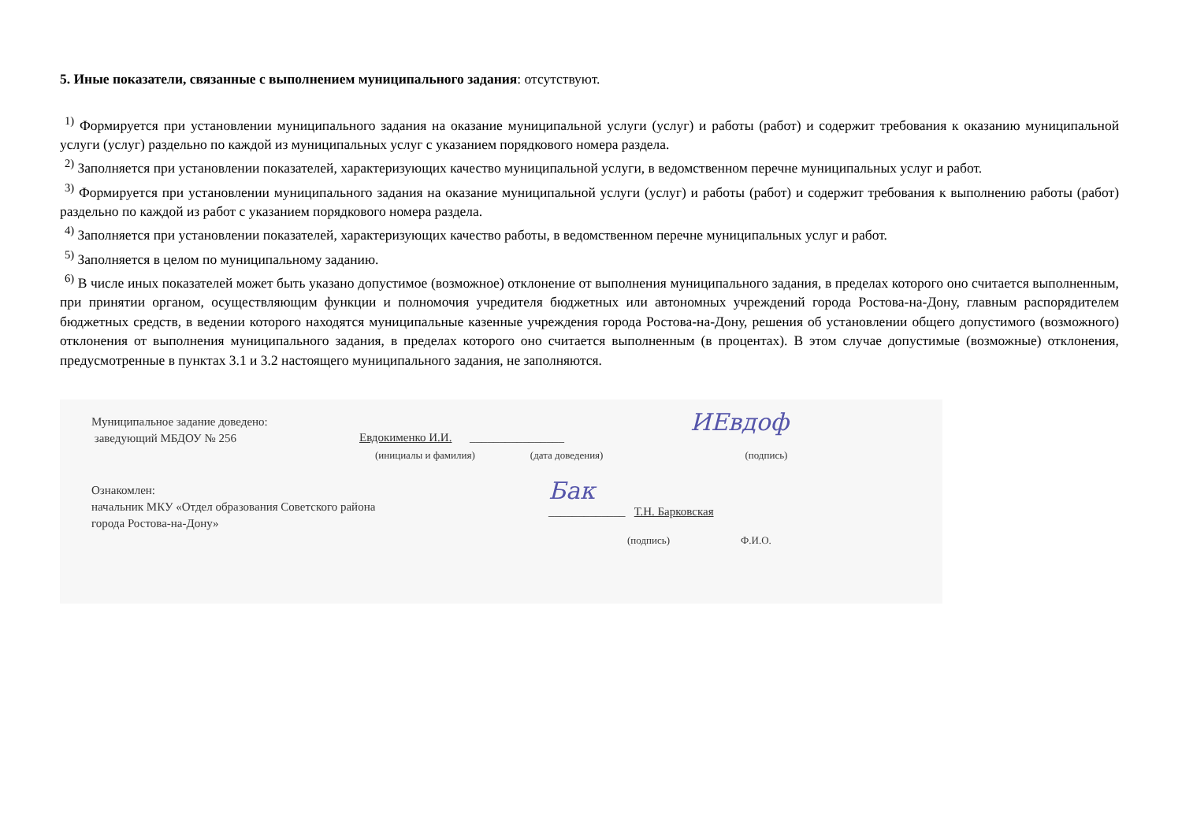5. Иные показатели, связанные с выполнением муниципального задания: отсутствуют.
<sup>1)</sup> Формируется при установлении муниципального задания на оказание муниципальной услуги (услуг) и работы (работ) и содержит требования к оказанию муниципальной услуги (услуг) раздельно по каждой из муниципальных услуг с указанием порядкового номера раздела.
<sup>2)</sup> Заполняется при установлении показателей, характеризующих качество муниципальной услуги, в ведомственном перечне муниципальных услуг и работ.
<sup>3)</sup> Формируется при установлении муниципального задания на оказание муниципальной услуги (услуг) и работы (работ) и содержит требования к выполнению работы (работ) раздельно по каждой из работ с указанием порядкового номера раздела.
<sup>4)</sup> Заполняется при установлении показателей, характеризующих качество работы, в ведомственном перечне муниципальных услуг и работ.
<sup>5)</sup> Заполняется в целом по муниципальному заданию.
<sup>6)</sup> В числе иных показателей может быть указано допустимое (возможное) отклонение от выполнения муниципального задания, в пределах которого оно считается выполненным, при принятии органом, осуществляющим функции и полномочия учредителя бюджетных или автономных учреждений города Ростова-на-Дону, главным распорядителем бюджетных средств, в ведении которого находятся муниципальные казенные учреждения города Ростова-на-Дону, решения об установлении общего допустимого (возможного) отклонения от выполнения муниципального задания, в пределах которого оно считается выполненным (в процентах). В этом случае допустимые (возможные) отклонения, предусмотренные в пунктах 3.1 и 3.2 настоящего муниципального задания, не заполняются.
Муниципальное задание доведено:
заведующий МБДОУ № 256
Евдокименко И.И. ________________
ИЕвдоф
(инициалы и фамилия) (дата доведения) (подпись)
Ознакомлен:
начальник МКУ «Отдел образования Советского района
города Ростова-на-Дону»
Бак
_____________ Т.Н. Барковская
(подпись) Ф.И.О.